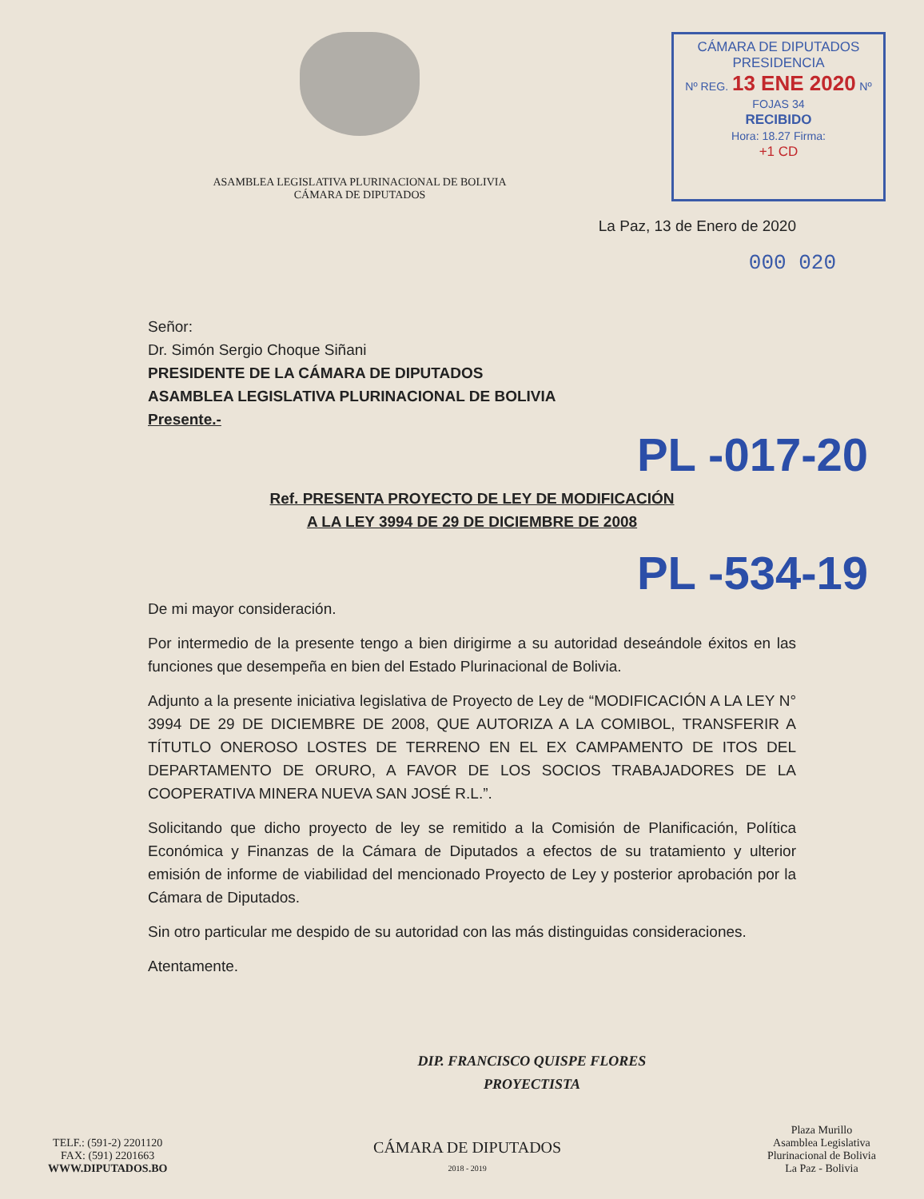ASAMBLEA LEGISLATIVA PLURINACIONAL DE BOLIVIA
CÁMARA DE DIPUTADOS
CÁMARA DE DIPUTADOS
PRESIDENCIA
Nº REG. 13 ENE 2020 Nº FOJAS 34
RECIBIDO
Hora: 18.27 Firma:
+1 CD
La Paz, 13 de Enero de 2020
000 020
Señor:
Dr. Simón Sergio Choque Siñani
PRESIDENTE DE LA CÁMARA DE DIPUTADOS
ASAMBLEA LEGISLATIVA PLURINACIONAL DE BOLIVIA
Presente.-
PL -017-20
Ref. PRESENTA PROYECTO DE LEY DE MODIFICACIÓN
A LA LEY 3994 DE 29 DE DICIEMBRE DE 2008
PL -534-19
De mi mayor consideración.
Por intermedio de la presente tengo a bien dirigirme a su autoridad deseándole éxitos en las funciones que desempeña en bien del Estado Plurinacional de Bolivia.
Adjunto a la presente iniciativa legislativa de Proyecto de Ley de “MODIFICACIÓN A LA LEY N° 3994 DE 29 DE DICIEMBRE DE 2008, QUE AUTORIZA A LA COMIBOL, TRANSFERIR A TÍTUTLO ONEROSO LOSTES DE TERRENO EN EL EX CAMPAMENTO DE ITOS DEL DEPARTAMENTO DE ORURO, A FAVOR DE LOS SOCIOS TRABAJADORES DE LA COOPERATIVA MINERA NUEVA SAN JOSÉ R.L.”.
Solicitando que dicho proyecto de ley se remitido a la Comisión de Planificación, Política Económica y Finanzas de la Cámara de Diputados a efectos de su tratamiento y ulterior emisión de informe de viabilidad del mencionado Proyecto de Ley y posterior aprobación por la Cámara de Diputados.
Sin otro particular me despido de su autoridad con las más distinguidas consideraciones.
Atentamente.
DIP. FRANCISCO QUISPE FLORES
PROYECTISTA
TELF.: (591-2) 2201120
FAX: (591) 2201663
WWW.DIPUTADOS.BO
CÁMARA DE DIPUTADOS
2018 - 2019
Plaza Murillo
Asamblea Legislativa
Plurinacional de Bolivia
La Paz - Bolivia